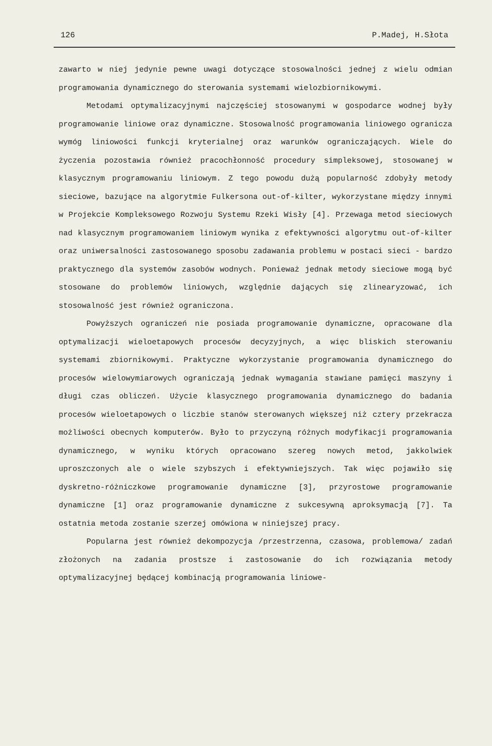126 P.Madej, H.Słota
zawarto w niej jedynie pewne uwagi dotyczące stosowalności jednej z wielu odmian programowania dynamicznego do sterowania systemami wielozbiornikowymi.
Metodami optymalizacyjnymi najczęściej stosowanymi w gospodarce wodnej były programowanie liniowe oraz dynamiczne. Stosowalność programowania liniowego ogranicza wymóg liniowości funkcji kryterialnej oraz warunków ograniczających. Wiele do życzenia pozostawia również pracochłonność procedury simpleksowej, stosowanej w klasycznym programowaniu liniowym. Z tego powodu dużą popularność zdobyły metody sieciowe, bazujące na algorytmie Fulkersona out-of-kilter, wykorzystane między innymi w Projekcie Kompleksowego Rozwoju Systemu Rzeki Wisły [4]. Przewaga metod sieciowych nad klasycznym programowaniem liniowym wynika z efektywności algorytmu out-of-kilter oraz uniwersalności zastosowanego sposobu zadawania problemu w postaci sieci - bardzo praktycznego dla systemów zasobów wodnych. Ponieważ jednak metody sieciowe mogą być stosowane do problemów liniowych, względnie dających się zlinearyzować, ich stosowalność jest również ograniczona.
Powyższych ograniczeń nie posiada programowanie dynamiczne, opracowane dla optymalizacji wieloetapowych procesów decyzyjnych, a więc bliskich sterowaniu systemami zbiornikowymi. Praktyczne wykorzystanie programowania dynamicznego do procesów wielowymiarowych ograniczają jednak wymagania stawiane pamięci maszyny i długi czas obliczeń. Użycie klasycznego programowania dynamicznego do badania procesów wieloetapowych o liczbie stanów sterowanych większej niż cztery przekracza możliwości obecnych komputerów. Było to przyczyną różnych modyfikacji programowania dynamicznego, w wyniku których opracowano szereg nowych metod, jakkolwiek uproszczonych ale o wiele szybszych i efektywniejszych. Tak więc pojawiło się dyskretno-różniczkowe programowanie dynamiczne [3], przyrostowe programowanie dynamiczne [1] oraz programowanie dynamiczne z sukcesywną aproksymacją [7]. Ta ostatnia metoda zostanie szerzej omówiona w niniejszej pracy.
Popularna jest również dekompozycja /przestrzenna, czasowa, problemowa/ zadań złożonych na zadania prostsze i zastosowanie do ich rozwiązania metody optymalizacyjnej będącej kombinacją programowania liniowe-